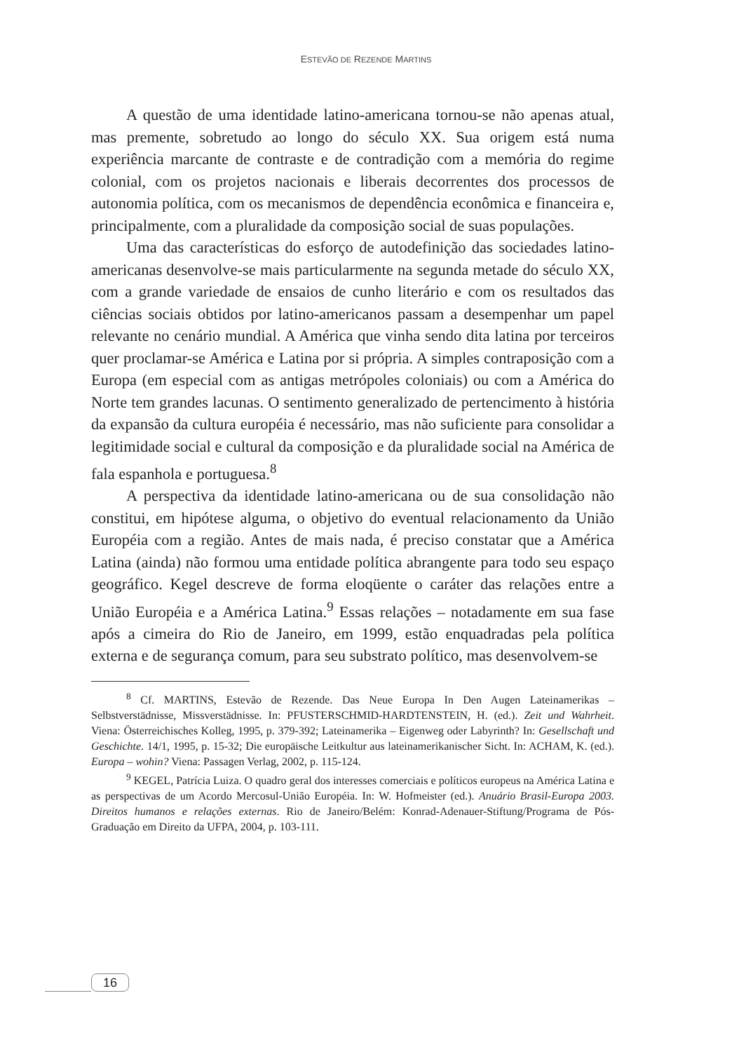ESTEVÃO DE REZENDE MARTINS
A questão de uma identidade latino-americana tornou-se não apenas atual, mas premente, sobretudo ao longo do século XX. Sua origem está numa experiência marcante de contraste e de contradição com a memória do regime colonial, com os projetos nacionais e liberais decorrentes dos processos de autonomia política, com os mecanismos de dependência econômica e financeira e, principalmente, com a pluralidade da composição social de suas populações.
Uma das características do esforço de autodefinição das sociedades latino-americanas desenvolve-se mais particularmente na segunda metade do século XX, com a grande variedade de ensaios de cunho literário e com os resultados das ciências sociais obtidos por latino-americanos passam a desempenhar um papel relevante no cenário mundial. A América que vinha sendo dita latina por terceiros quer proclamar-se América e Latina por si própria. A simples contraposição com a Europa (em especial com as antigas metrópoles coloniais) ou com a América do Norte tem grandes lacunas. O sentimento generalizado de pertencimento à história da expansão da cultura européia é necessário, mas não suficiente para consolidar a legitimidade social e cultural da composição e da pluralidade social na América de fala espanhola e portuguesa.<sup>8</sup>
A perspectiva da identidade latino-americana ou de sua consolidação não constitui, em hipótese alguma, o objetivo do eventual relacionamento da União Européia com a região. Antes de mais nada, é preciso constatar que a América Latina (ainda) não formou uma entidade política abrangente para todo seu espaço geográfico. Kegel descreve de forma eloqüente o caráter das relações entre a União Européia e a América Latina.<sup>9</sup> Essas relações – notadamente em sua fase após a cimeira do Rio de Janeiro, em 1999, estão enquadradas pela política externa e de segurança comum, para seu substrato político, mas desenvolvem-se
<sup>8</sup> Cf. MARTINS, Estevão de Rezende. Das Neue Europa In Den Augen Lateinamerikas – Selbstverstädnisse, Missverstädnisse. In: PFUSTERSCHMID-HARDTENSTEIN, H. (ed.). Zeit und Wahrheit. Viena: Österreichisches Kolleg, 1995, p. 379-392; Lateinamerika – Eigenweg oder Labyrinth? In: Gesellschaft und Geschichte. 14/1, 1995, p. 15-32; Die europäische Leitkultur aus lateinamerikanischer Sicht. In: ACHAM, K. (ed.). Europa – wohin? Viena: Passagen Verlag, 2002, p. 115-124.
<sup>9</sup> KEGEL, Patrícia Luiza. O quadro geral dos interesses comerciais e políticos europeus na América Latina e as perspectivas de um Acordo Mercosul-União Européia. In: W. Hofmeister (ed.). Anuário Brasil-Europa 2003. Direitos humanos e relações externas. Rio de Janeiro/Belém: Konrad-Adenauer-Stiftung/Programa de Pós-Graduação em Direito da UFPA, 2004, p. 103-111.
16